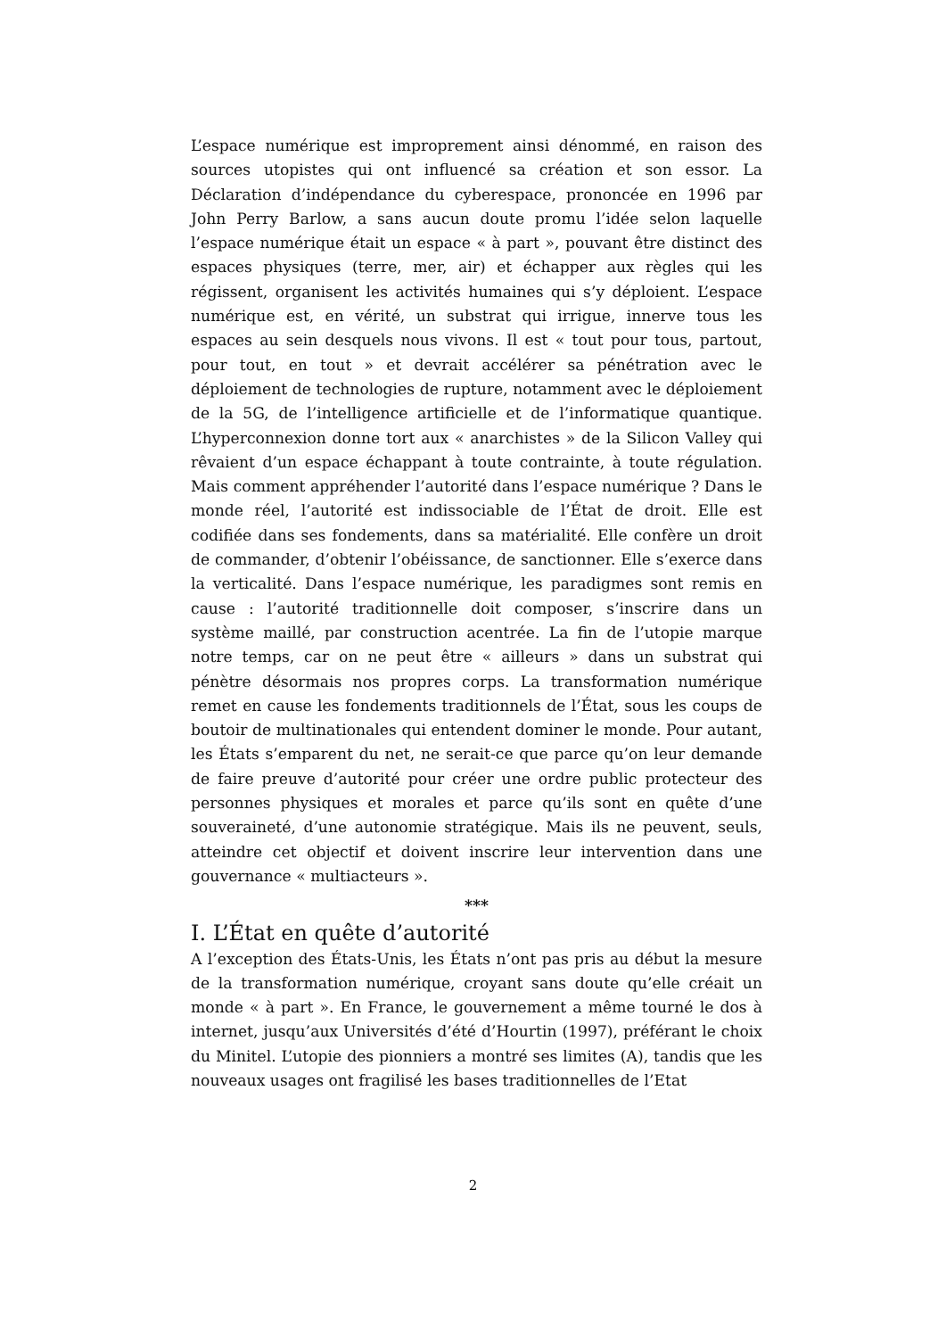L’espace numérique est improprement ainsi dénommé, en raison des sources utopistes qui ont influencé sa création et son essor. La Déclaration d’indépendance du cyberespace, prononcée en 1996 par John Perry Barlow, a sans aucun doute promu l’idée selon laquelle l’espace numérique était un espace « à part », pouvant être distinct des espaces physiques (terre, mer, air) et échapper aux règles qui les régissent, organisent les activités humaines qui s’y déploient. L’espace numérique est, en vérité, un substrat qui irrigue, innerve tous les espaces au sein desquels nous vivons. Il est « tout pour tous, partout, pour tout, en tout » et devrait accélérer sa pénétration avec le déploiement de technologies de rupture, notamment avec le déploiement de la 5G, de l’intelligence artificielle et de l’informatique quantique. L’hyperconnexion donne tort aux « anarchistes » de la Silicon Valley qui rêvaient d’un espace échappant à toute contrainte, à toute régulation. Mais comment appréhender l’autorité dans l’espace numérique ? Dans le monde réel, l’autorité est indissociable de l’État de droit. Elle est codifiée dans ses fondements, dans sa matérialité. Elle confère un droit de commander, d’obtenir l’obéissance, de sanctionner. Elle s’exerce dans la verticalité. Dans l’espace numérique, les paradigmes sont remis en cause : l’autorité traditionnelle doit composer, s’inscrire dans un système maillé, par construction acentrée. La fin de l’utopie marque notre temps, car on ne peut être « ailleurs » dans un substrat qui pénètre désormais nos propres corps. La transformation numérique remet en cause les fondements traditionnels de l’État, sous les coups de boutoir de multinationales qui entendent dominer le monde. Pour autant, les États s’emparent du net, ne serait-ce que parce qu’on leur demande de faire preuve d’autorité pour créer une ordre public protecteur des personnes physiques et morales et parce qu’ils sont en quête d’une souveraineté, d’une autonomie stratégique. Mais ils ne peuvent, seuls, atteindre cet objectif et doivent inscrire leur intervention dans une gouvernance « multiacteurs ».
***
I. L’État en quête d’autorité
A l’exception des États-Unis, les États n’ont pas pris au début la mesure de la transformation numérique, croyant sans doute qu’elle créait un monde « à part ». En France, le gouvernement a même tourné le dos à internet, jusqu’aux Universités d’été d’Hourtin (1997), préférant le choix du Minitel. L’utopie des pionniers a montré ses limites (A), tandis que les nouveaux usages ont fragilisé les bases traditionnelles de l’Etat
2